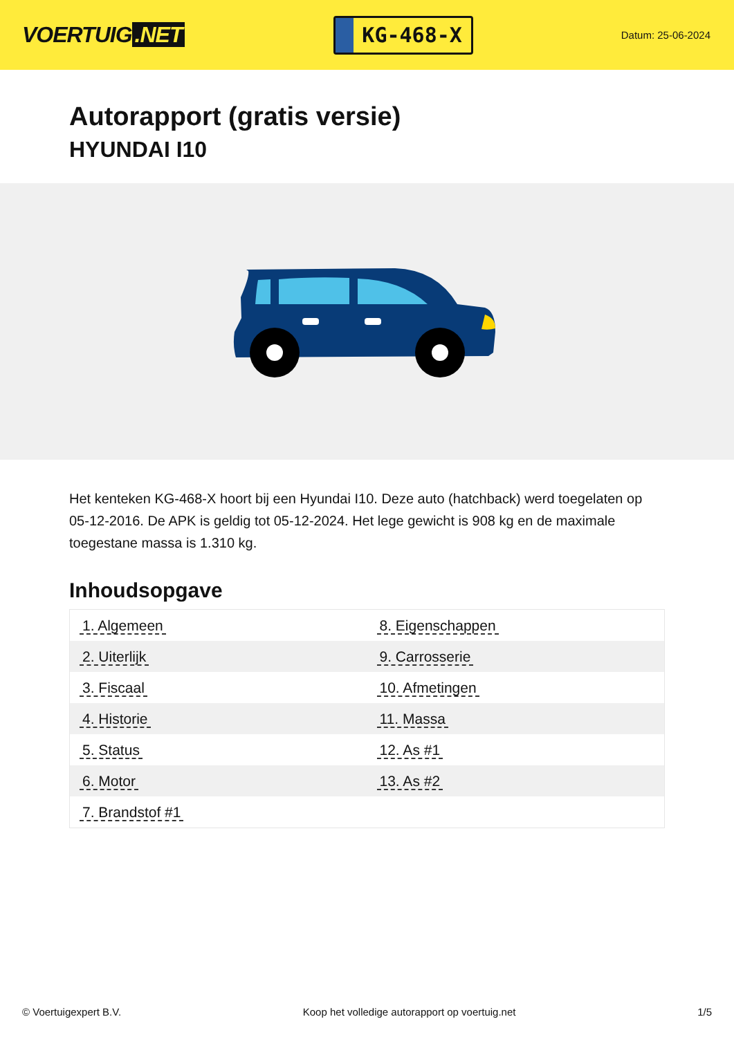VOERTUIG.NET
KG-468-X
Datum: 25-06-2024
Autorapport (gratis versie)
HYUNDAI I10
Het kenteken KG-468-X hoort bij een Hyundai I10. Deze auto (hatchback) werd toegelaten op 05-12-2016. De APK is geldig tot 05-12-2024. Het lege gewicht is 908 kg en de maximale toegestane massa is 1.310 kg.
Inhoudsopgave
| 1. Algemeen | 8. Eigenschappen |
| 2. Uiterlijk | 9. Carrosserie |
| 3. Fiscaal | 10. Afmetingen |
| 4. Historie | 11. Massa |
| 5. Status | 12. As #1 |
| 6. Motor | 13. As #2 |
| 7. Brandstof #1 | |
© Voertuigexpert B.V. Koop het volledige autorapport op voertuig.net
1/5